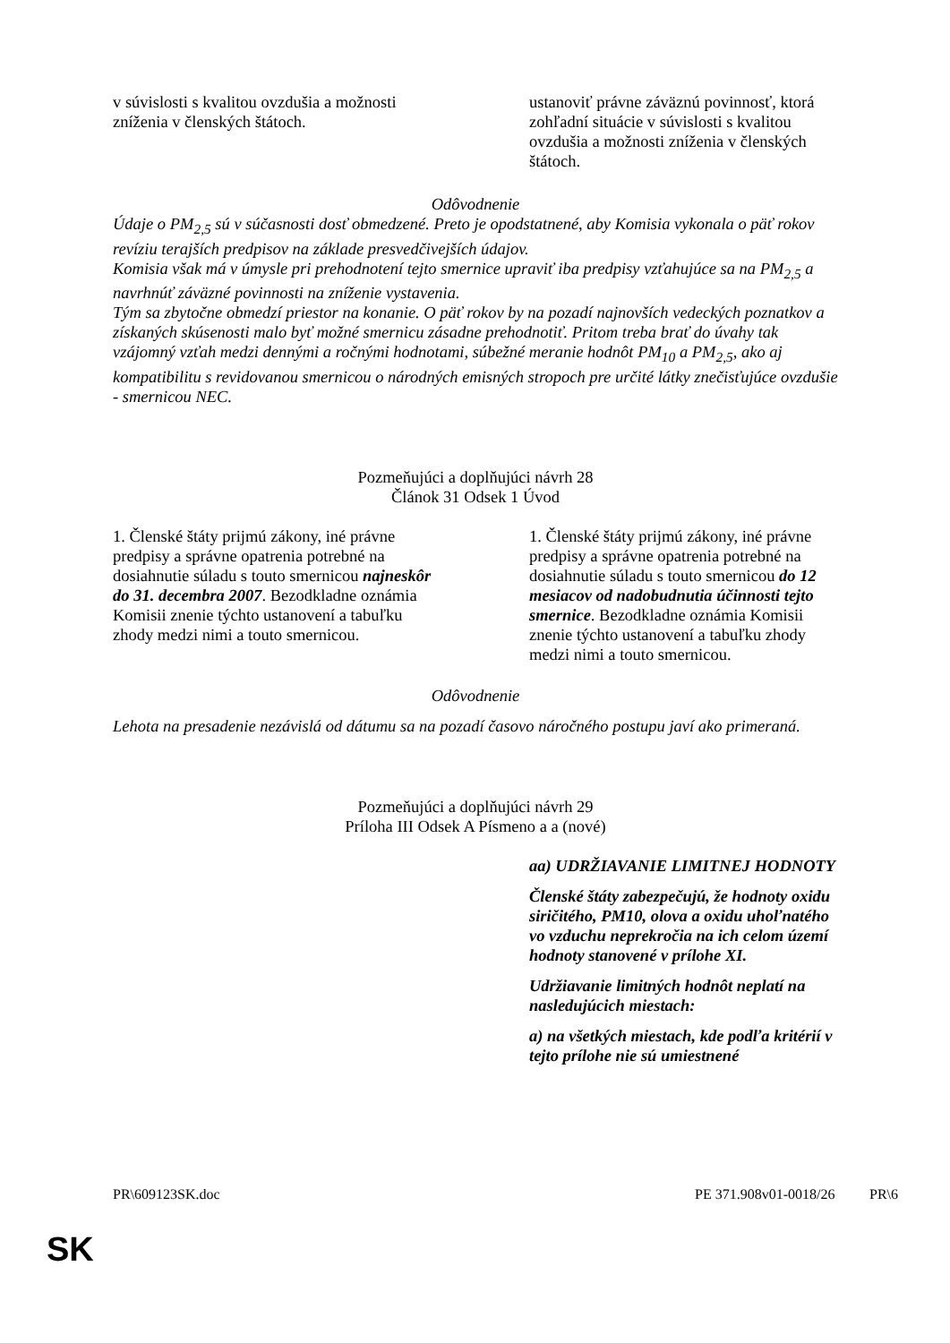| v súvislosti s kvalitou ovzdušia a možnosti zníženia v členských štátoch. | ustanoviť právne záväznú povinnosť, ktorá zohľadní situácie v súvislosti s kvalitou ovzdušia a možnosti zníženia v členských štátoch. |
Odôvodnenie
Údaje o PM<sub>2,5</sub> sú v súčasnosti dosť obmedzené. Preto je opodstatnené, aby Komisia vykonala o päť rokov revíziu terajších predpisov na základe presvedčivejších údajov.
Komisia však má v úmysle pri prehodnotení tejto smernice upraviť iba predpisy vzťahujúce sa na PM<sub>2,5</sub> a navrhnúť záväzné povinnosti na zníženie vystavenia.
Tým sa zbytočne obmedzí priestor na konanie. O päť rokov by na pozadí najnovších vedeckých poznatkov a získaných skúsenosti malo byť možné smernicu zásadne prehodnotiť. Pritom treba brať do úvahy tak vzájomný vzťah medzi dennými a ročnými hodnotami, súbežné meranie hodnôt PM<sub>10</sub> a PM<sub>2,5</sub>, ako aj kompatibilitu s revidovanou smernicou o národných emisných stropoch pre určité látky znečisťujúce ovzdušie - smernicou NEC.
Pozmeňujúci a doplňujúci návrh 28
Článok 31 Odsek 1 Úvod
| 1. Členské štáty prijmú zákony, iné právne predpisy a správne opatrenia potrebné na dosiahnutie súladu s touto smernicou najneskôr do 31. decembra 2007 . Bezodkladne oznámia Komisii znenie týchto ustanovení a tabuľku zhody medzi nimi a touto smernicou. | 1. Členské štáty prijmú zákony, iné právne predpisy a správne opatrenia potrebné na dosiahnutie súladu s touto smernicou do 12 mesiacov od nadobudnutia účinnosti tejto smernice . Bezodkladne oznámia Komisii znenie týchto ustanovení a tabuľku zhody medzi nimi a touto smernicou. |
Odôvodnenie
Lehota na presadenie nezávislá od dátumu sa na pozadí časovo náročného postupu javí ako primeraná.
Pozmeňujúci a doplňujúci návrh 29
Príloha III Odsek A Písmeno a a (nové)
| | aa) UDRŽIAVANIE LIMITNEJ HODNOTY Členské štáty zabezpečujú, že hodnoty oxidu siričitého, PM10, olova a oxidu uhoľnatého vo vzduchu neprekročia na ich celom území hodnoty stanovené v prílohe XI. Udržiavanie limitných hodnôt neplatí na nasledujúcich miestach: a) na všetkých miestach, kde podľa kritérií v tejto prílohe nie sú umiestnené |
PR\609123SK.doc PE 371.908v01-0018/26 PR\6
SK